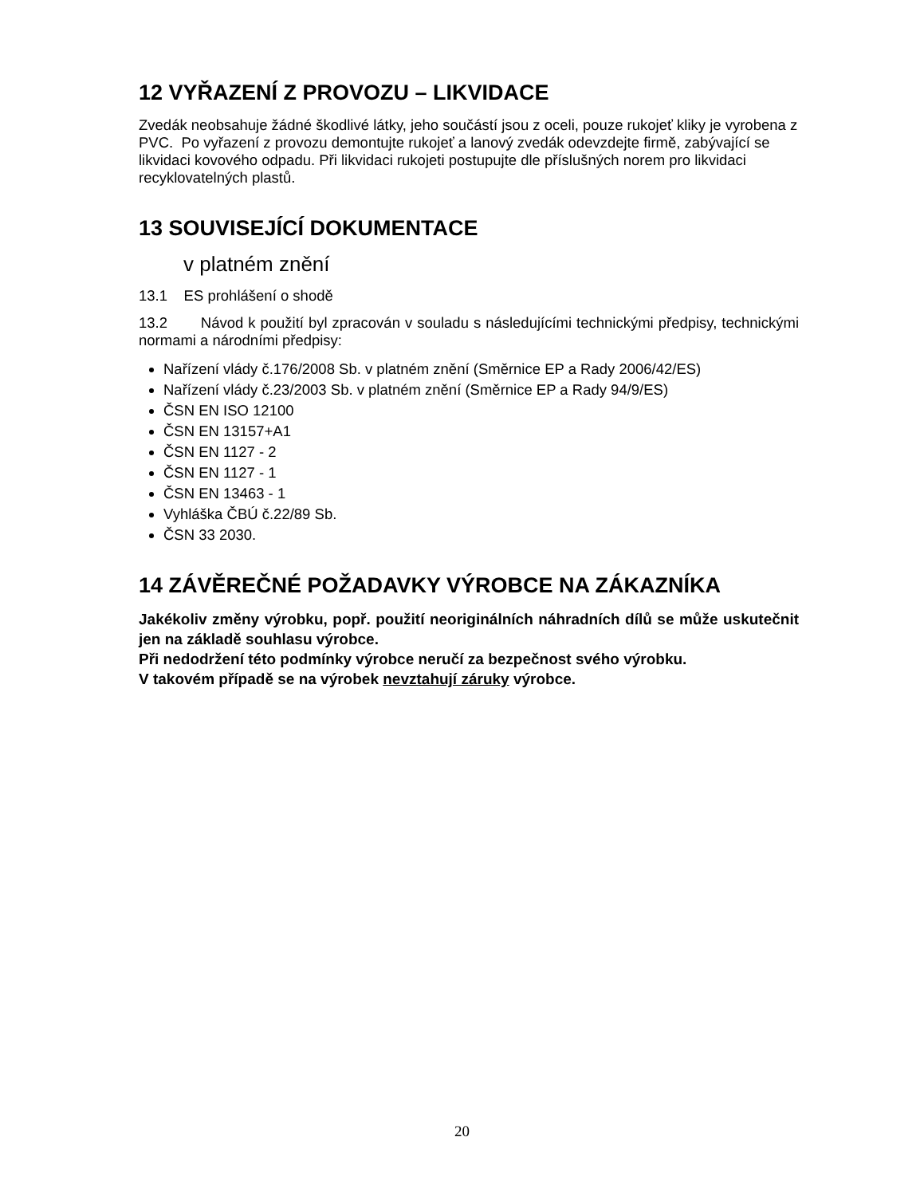12 VYŘAZENÍ Z PROVOZU – LIKVIDACE
Zvedák neobsahuje žádné škodlivé látky, jeho součástí jsou z oceli, pouze rukojeť kliky je vyrobena z PVC. Po vyřazení z provozu demontujte rukojeť a lanový zvedák odevzdejte firmě, zabývající se likvidaci kovového odpadu. Při likvidaci rukojeti postupujte dle příslušných norem pro likvidaci recyklovatelných plastů.
13 SOUVISEJÍCÍ DOKUMENTACE
v platném znění
13.1 ES prohlášení o shodě
13.2 Návod k použití byl zpracován v souladu s následujícími technickými předpisy, technickými normami a národními předpisy:
Nařízení vlády č.176/2008 Sb. v platném znění (Směrnice EP a Rady 2006/42/ES)
Nařízení vlády č.23/2003 Sb. v platném znění (Směrnice EP a Rady 94/9/ES)
ČSN EN ISO 12100
ČSN EN 13157+A1
ČSN EN 1127 - 2
ČSN EN 1127 - 1
ČSN EN 13463 - 1
Vyhláška ČBÚ č.22/89 Sb.
ČSN 33 2030.
14 ZÁVĚREČNÉ POŽADAVKY VÝROBCE NA ZÁKAZNÍKA
Jakékoliv změny výrobku, popř. použití neoriginálních náhradních dílů se může uskutečnit jen na základě souhlasu výrobce.
Při nedodržení této podmínky výrobce neručí za bezpečnost svého výrobku.
V takovém případě se na výrobek nevztahují záruky výrobce.
20